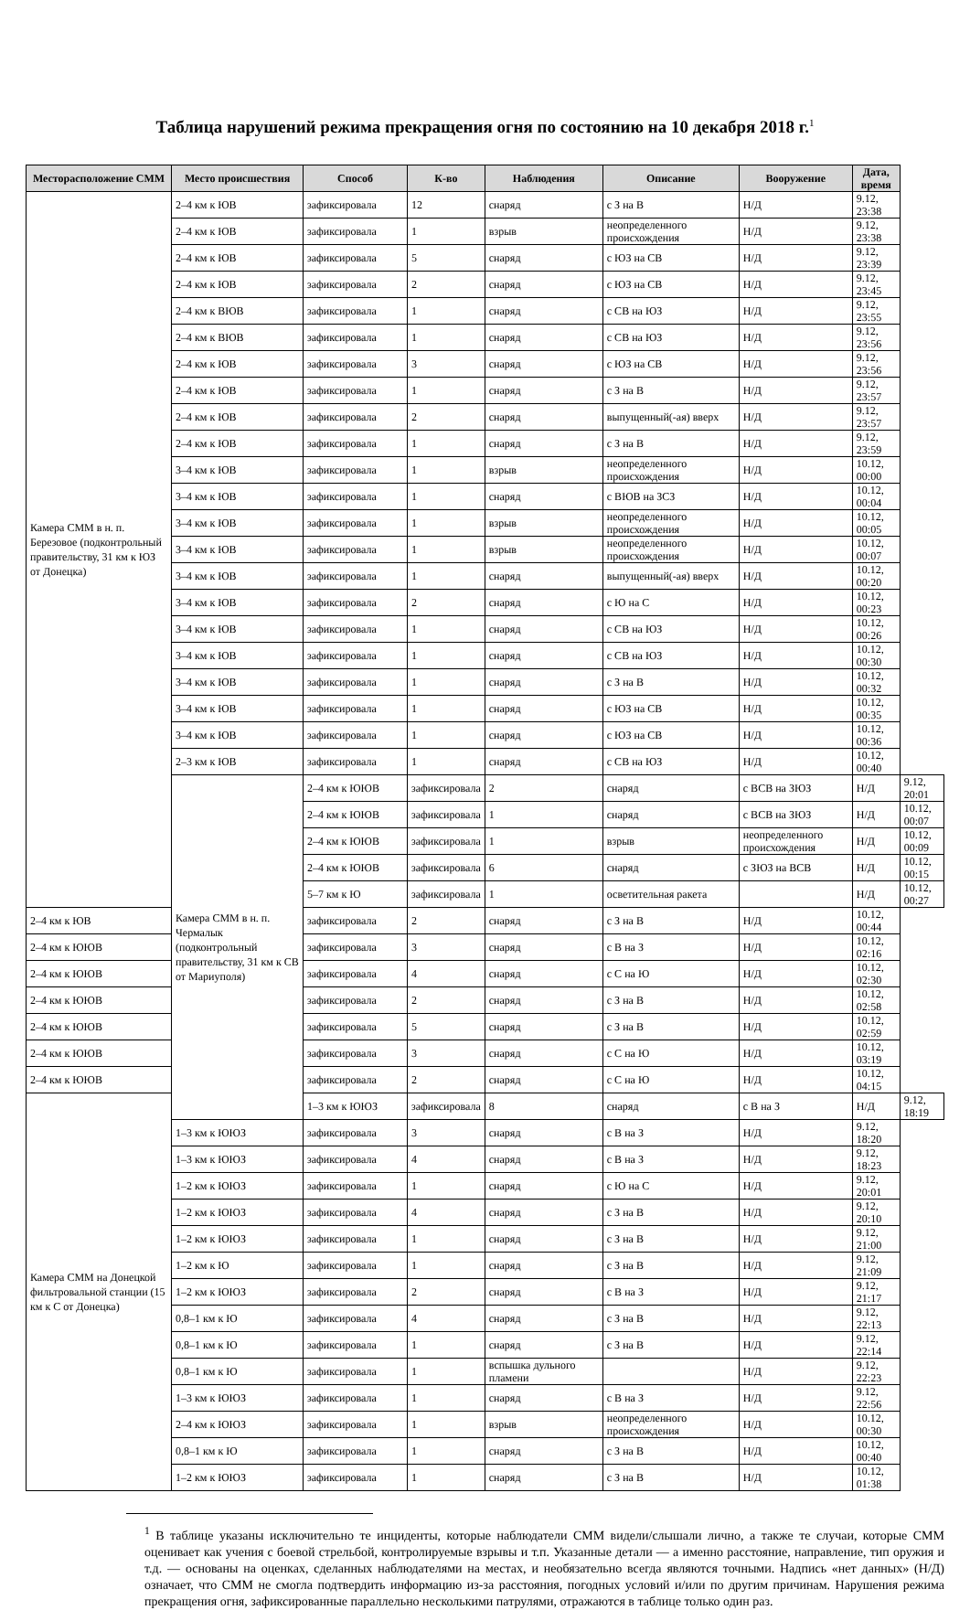Таблица нарушений режима прекращения огня по состоянию на 10 декабря 2018 г.<sup>1</sup>
| Месторасположение СММ | Место происшествия | Способ | К-во | Наблюдения | Описание | Вооружение | Дата, время | |
| --- | --- | --- | --- | --- | --- | --- | --- | --- |
| Камера СММ в н. п. Березовое (подконтрольный правительству, 31 км к ЮЗ от Донецка) | 2–4 км к ЮВ | зафиксировала | 12 | снаряд | с З на В | Н/Д | 9.12, 23:38 | |
| | 2–4 км к ЮВ | зафиксировала | 1 | взрыв | неопределенного происхождения | Н/Д | 9.12, 23:38 | |
| | 2–4 км к ЮВ | зафиксировала | 5 | снаряд | с ЮЗ на СВ | Н/Д | 9.12, 23:39 | |
| | 2–4 км к ЮВ | зафиксировала | 2 | снаряд | с ЮЗ на СВ | Н/Д | 9.12, 23:45 | |
| | 2–4 км к ВЮВ | зафиксировала | 1 | снаряд | с СВ на ЮЗ | Н/Д | 9.12, 23:55 | |
| | 2–4 км к ВЮВ | зафиксировала | 1 | снаряд | с СВ на ЮЗ | Н/Д | 9.12, 23:56 | |
| | 2–4 км к ЮВ | зафиксировала | 3 | снаряд | с ЮЗ на СВ | Н/Д | 9.12, 23:56 | |
| | 2–4 км к ЮВ | зафиксировала | 1 | снаряд | с З на В | Н/Д | 9.12, 23:57 | |
| | 2–4 км к ЮВ | зафиксировала | 2 | снаряд | выпущенный(-ая) вверх | Н/Д | 9.12, 23:57 | |
| | 2–4 км к ЮВ | зафиксировала | 1 | снаряд | с З на В | Н/Д | 9.12, 23:59 | |
| | 3–4 км к ЮВ | зафиксировала | 1 | взрыв | неопределенного происхождения | Н/Д | 10.12, 00:00 | |
| | 3–4 км к ЮВ | зафиксировала | 1 | снаряд | с ВЮВ на ЗСЗ | Н/Д | 10.12, 00:04 | |
| | 3–4 км к ЮВ | зафиксировала | 1 | взрыв | неопределенного происхождения | Н/Д | 10.12, 00:05 | |
| | 3–4 км к ЮВ | зафиксировала | 1 | взрыв | неопределенного происхождения | Н/Д | 10.12, 00:07 | |
| | 3–4 км к ЮВ | зафиксировала | 1 | снаряд | выпущенный(-ая) вверх | Н/Д | 10.12, 00:20 | |
| | 3–4 км к ЮВ | зафиксировала | 2 | снаряд | с Ю на С | Н/Д | 10.12, 00:23 | |
| | 3–4 км к ЮВ | зафиксировала | 1 | снаряд | с СВ на ЮЗ | Н/Д | 10.12, 00:26 | |
| | 3–4 км к ЮВ | зафиксировала | 1 | снаряд | с СВ на ЮЗ | Н/Д | 10.12, 00:30 | |
| | 3–4 км к ЮВ | зафиксировала | 1 | снаряд | с З на В | Н/Д | 10.12, 00:32 | |
| | 3–4 км к ЮВ | зафиксировала | 1 | снаряд | с ЮЗ на СВ | Н/Д | 10.12, 00:35 | |
| | 3–4 км к ЮВ | зафиксировала | 1 | снаряд | с ЮЗ на СВ | Н/Д | 10.12, 00:36 | |
| | 2–3 км к ЮВ | зафиксировала | 1 | снаряд | с СВ на ЮЗ | Н/Д | 10.12, 00:40 | |
| | Камера СММ в н. п. Чермалык (подконтрольный правительству, 31 км к СВ от Мариуполя) | 2–4 км к ЮЮВ | зафиксировала | 2 | снаряд | с ВСВ на ЗЮЗ | Н/Д | 9.12, 20:01 |
| | | 2–4 км к ЮЮВ | зафиксировала | 1 | снаряд | с ВСВ на ЗЮЗ | Н/Д | 10.12, 00:07 |
| | | 2–4 км к ЮЮВ | зафиксировала | 1 | взрыв | неопределенного происхождения | Н/Д | 10.12, 00:09 |
| | | 2–4 км к ЮЮВ | зафиксировала | 6 | снаряд | с ЗЮЗ на ВСВ | Н/Д | 10.12, 00:15 |
| | | 5–7 км к Ю | зафиксировала | 1 | осветительная ракета | | Н/Д | 10.12, 00:27 |
| 2–4 км к ЮВ | | зафиксировала | 2 | снаряд | с З на В | Н/Д | 10.12, 00:44 | |
| 2–4 км к ЮЮВ | | зафиксировала | 3 | снаряд | с В на З | Н/Д | 10.12, 02:16 | |
| 2–4 км к ЮЮВ | | зафиксировала | 4 | снаряд | с С на Ю | Н/Д | 10.12, 02:30 | |
| 2–4 км к ЮЮВ | | зафиксировала | 2 | снаряд | с З на В | Н/Д | 10.12, 02:58 | |
| 2–4 км к ЮЮВ | | зафиксировала | 5 | снаряд | с З на В | Н/Д | 10.12, 02:59 | |
| 2–4 км к ЮЮВ | | зафиксировала | 3 | снаряд | с С на Ю | Н/Д | 10.12, 03:19 | |
| 2–4 км к ЮЮВ | | зафиксировала | 2 | снаряд | с С на Ю | Н/Д | 10.12, 04:15 | |
| Камера СММ на Донецкой фильтровальной станции (15 км к С от Донецка) | | 1–3 км к ЮЮЗ | зафиксировала | 8 | снаряд | с В на З | Н/Д | 9.12, 18:19 |
| | 1–3 км к ЮЮЗ | зафиксировала | 3 | снаряд | с В на З | Н/Д | 9.12, 18:20 | |
| | 1–3 км к ЮЮЗ | зафиксировала | 4 | снаряд | с В на З | Н/Д | 9.12, 18:23 | |
| | 1–2 км к ЮЮЗ | зафиксировала | 1 | снаряд | с Ю на С | Н/Д | 9.12, 20:01 | |
| | 1–2 км к ЮЮЗ | зафиксировала | 4 | снаряд | с З на В | Н/Д | 9.12, 20:10 | |
| | 1–2 км к ЮЮЗ | зафиксировала | 1 | снаряд | с З на В | Н/Д | 9.12, 21:00 | |
| | 1–2 км к Ю | зафиксировала | 1 | снаряд | с З на В | Н/Д | 9.12, 21:09 | |
| | 1–2 км к ЮЮЗ | зафиксировала | 2 | снаряд | с В на З | Н/Д | 9.12, 21:17 | |
| | 0,8–1 км к Ю | зафиксировала | 4 | снаряд | с З на В | Н/Д | 9.12, 22:13 | |
| | 0,8–1 км к Ю | зафиксировала | 1 | снаряд | с З на В | Н/Д | 9.12, 22:14 | |
| | 0,8–1 км к Ю | зафиксировала | 1 | вспышка дульного пламени | | Н/Д | 9.12, 22:23 | |
| | 1–3 км к ЮЮЗ | зафиксировала | 1 | снаряд | с В на З | Н/Д | 9.12, 22:56 | |
| | 2–4 км к ЮЮЗ | зафиксировала | 1 | взрыв | неопределенного происхождения | Н/Д | 10.12, 00:30 | |
| | 0,8–1 км к Ю | зафиксировала | 1 | снаряд | с З на В | Н/Д | 10.12, 00:40 | |
| | 1–2 км к ЮЮЗ | зафиксировала | 1 | снаряд | с З на В | Н/Д | 10.12, 01:38 | |
<sup>1</sup> В таблице указаны исключительно те инциденты, которые наблюдатели СММ видели/слышали лично, а также те случаи, которые СММ оценивает как учения с боевой стрельбой, контролируемые взрывы и т.п. Указанные детали — а именно расстояние, направление, тип оружия и т.д. — основаны на оценках, сделанных наблюдателями на местах, и необязательно всегда являются точными. Надпись «нет данных» (Н/Д) означает, что СММ не смогла подтвердить информацию из-за расстояния, погодных условий и/или по другим причинам. Нарушения режима прекращения огня, зафиксированные параллельно несколькими патрулями, отражаются в таблице только один раз.